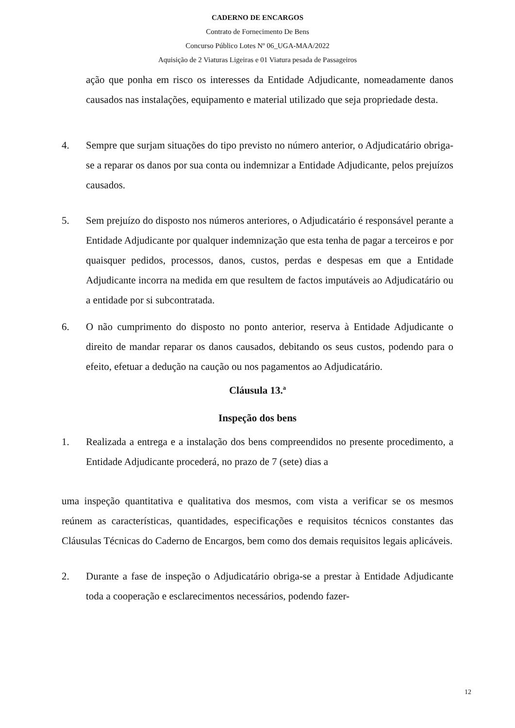CADERNO DE ENCARGOS
Contrato de Fornecimento De Bens
Concurso Público Lotes Nº 06_UGA-MAA/2022
Aquisição de 2 Viaturas Ligeiras e 01 Viatura pesada de Passageiros
ação que ponha em risco os interesses da Entidade Adjudicante, nomeadamente danos causados nas instalações, equipamento e material utilizado que seja propriedade desta.
4. Sempre que surjam situações do tipo previsto no número anterior, o Adjudicatário obriga-se a reparar os danos por sua conta ou indemnizar a Entidade Adjudicante, pelos prejuízos causados.
5. Sem prejuízo do disposto nos números anteriores, o Adjudicatário é responsável perante a Entidade Adjudicante por qualquer indemnização que esta tenha de pagar a terceiros e por quaisquer pedidos, processos, danos, custos, perdas e despesas em que a Entidade Adjudicante incorra na medida em que resultem de factos imputáveis ao Adjudicatário ou a entidade por si subcontratada.
6. O não cumprimento do disposto no ponto anterior, reserva à Entidade Adjudicante o direito de mandar reparar os danos causados, debitando os seus custos, podendo para o efeito, efetuar a dedução na caução ou nos pagamentos ao Adjudicatário.
Cláusula 13.ª
Inspeção dos bens
1. Realizada a entrega e a instalação dos bens compreendidos no presente procedimento, a Entidade Adjudicante procederá, no prazo de 7 (sete) dias a
uma inspeção quantitativa e qualitativa dos mesmos, com vista a verificar se os mesmos reúnem as características, quantidades, especificações e requisitos técnicos constantes das Cláusulas Técnicas do Caderno de Encargos, bem como dos demais requisitos legais aplicáveis.
2. Durante a fase de inspeção o Adjudicatário obriga-se a prestar à Entidade Adjudicante toda a cooperação e esclarecimentos necessários, podendo fazer-
12